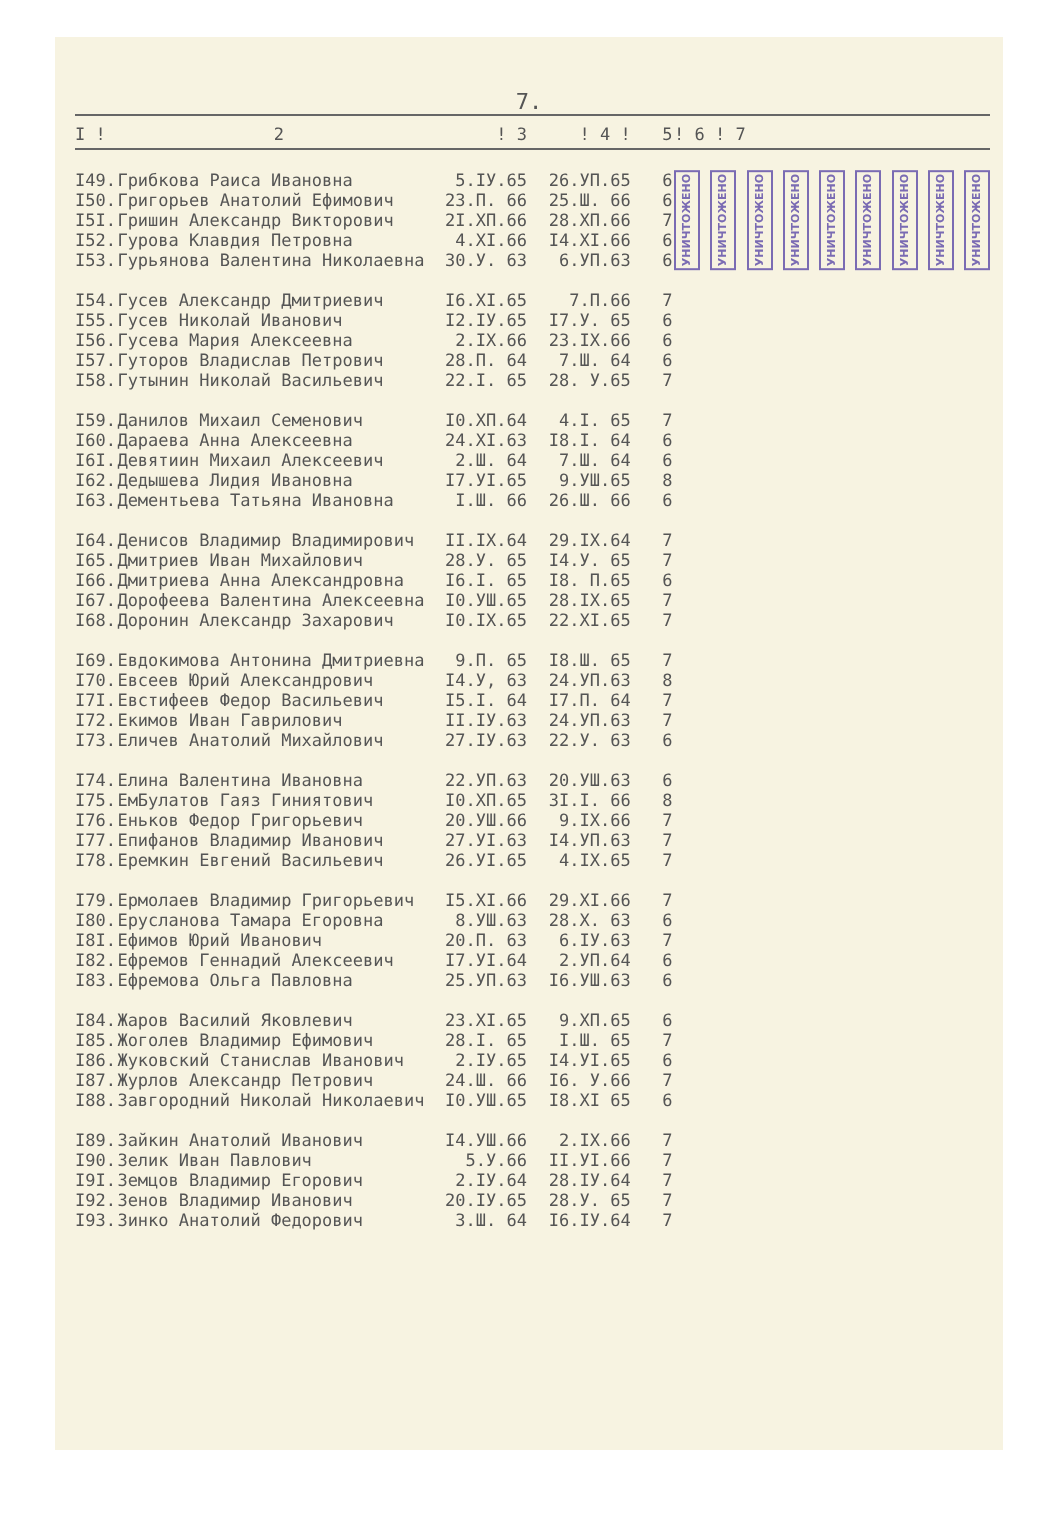7.
| I ! | 2 | ! 3 | ! 4 ! | 5 | ! 6 ! 7 |
| --- | --- | --- | --- | --- | --- |
| I49. | Грибкова Раиса Ивановна | 5.IУ.65 | 26.УП.65 | 6 | УНИЧТОЖЕНО УНИЧТОЖЕНО УНИЧТОЖЕНО УНИЧТОЖЕНО УНИЧТОЖЕНО УНИЧТОЖЕНО УНИЧТОЖЕНО УНИЧТОЖЕНО УНИЧТОЖЕНО |
| I50. | Григорьев Анатолий Ефимович | 23.П. 66 | 25.Ш. 66 | 6 | |
| I5I. | Гришин Александр Викторович | 2I.XП.66 | 28.XП.66 | 7 | |
| I52. | Гурова Клавдия Петровна | 4.XI.66 | I4.XI.66 | 6 | |
| I53. | Гурьянова Валентина Николаевна | 30.У. 63 | 6.УП.63 | 6 | |
| I54. | Гусев Александр Дмитриевич | I6.XI.65 | 7.П.66 | 7 | |
| I55. | Гусев Николай Иванович | I2.IУ.65 | I7.У. 65 | 6 | |
| I56. | Гусева Мария Алексеевна | 2.IX.66 | 23.IX.66 | 6 | |
| I57. | Гуторов Владислав Петрович | 28.П. 64 | 7.Ш. 64 | 6 | |
| I58. | Гутынин Николай Васильевич | 22.I. 65 | 28. У.65 | 7 | |
| I59. | Данилов Михаил Семенович | I0.XП.64 | 4.I. 65 | 7 | |
| I60. | Дараева Анна Алексеевна | 24.XI.63 | I8.I. 64 | 6 | |
| I6I. | Девятиин Михаил Алексеевич | 2.Ш. 64 | 7.Ш. 64 | 6 | |
| I62. | Дедышева Лидия Ивановна | I7.УI.65 | 9.УШ.65 | 8 | |
| I63. | Дементьева Татьяна Ивановна | I.Ш. 66 | 26.Ш. 66 | 6 | |
| I64. | Денисов Владимир Владимирович | II.IX.64 | 29.IX.64 | 7 | |
| I65. | Дмитриев Иван Михайлович | 28.У. 65 | I4.У. 65 | 7 | |
| I66. | Дмитриева Анна Александровна | I6.I. 65 | I8. П.65 | 6 | |
| I67. | Дорофеева Валентина Алексеевна | I0.УШ.65 | 28.IX.65 | 7 | |
| I68. | Доронин Александр Захарович | I0.IX.65 | 22.XI.65 | 7 | |
| I69. | Евдокимова Антонина Дмитриевна | 9.П. 65 | I8.Ш. 65 | 7 | |
| I70. | Евсеев Юрий Александрович | I4.У, 63 | 24.УП.63 | 8 | |
| I7I. | Евстифеев Федор Васильевич | I5.I. 64 | I7.П. 64 | 7 | |
| I72. | Екимов Иван Гаврилович | II.IУ.63 | 24.УП.63 | 7 | |
| I73. | Еличев Анатолий Михайлович | 27.IУ.63 | 22.У. 63 | 6 | |
| I74. | Елина Валентина Ивановна | 22.УП.63 | 20.УШ.63 | 6 | |
| I75. | ЕмБулатов Гаяз Гиниятович | I0.XП.65 | 3I.I. 66 | 8 | |
| I76. | Еньков Федор Григорьевич | 20.УШ.66 | 9.IX.66 | 7 | |
| I77. | Епифанов Владимир Иванович | 27.УI.63 | I4.УП.63 | 7 | |
| I78. | Еремкин Евгений Васильевич | 26.УI.65 | 4.IX.65 | 7 | |
| I79. | Ермолаев Владимир Григорьевич | I5.XI.66 | 29.XI.66 | 7 | |
| I80. | Ерусланова Тамара Егоровна | 8.УШ.63 | 28.X. 63 | 6 | |
| I8I. | Ефимов Юрий Иванович | 20.П. 63 | 6.IУ.63 | 7 | |
| I82. | Ефремов Геннадий Алексеевич | I7.УI.64 | 2.УП.64 | 6 | |
| I83. | Ефремова Ольга Павловна | 25.УП.63 | I6.УШ.63 | 6 | |
| I84. | Жаров Василий Яковлевич | 23.XI.65 | 9.XП.65 | 6 | |
| I85. | Жоголев Владимир Ефимович | 28.I. 65 | I.Ш. 65 | 7 | |
| I86. | Жуковский Станислав Иванович | 2.IУ.65 | I4.УI.65 | 6 | |
| I87. | Журлов Александр Петрович | 24.Ш. 66 | I6. У.66 | 7 | |
| I88. | Завгородний Николай Николаевич | I0.УШ.65 | I8.XI 65 | 6 | |
| I89. | Зайкин Анатолий Иванович | I4.УШ.66 | 2.IX.66 | 7 | |
| I90. | Зелик Иван Павлович | 5.У.66 | II.УI.66 | 7 | |
| I9I. | Земцов Владимир Егорович | 2.IУ.64 | 28.IУ.64 | 7 | |
| I92. | Зенов Владимир Иванович | 20.IУ.65 | 28.У. 65 | 7 | |
| I93. | Зинко Анатолий Федорович | 3.Ш. 64 | I6.IУ.64 | 7 | |